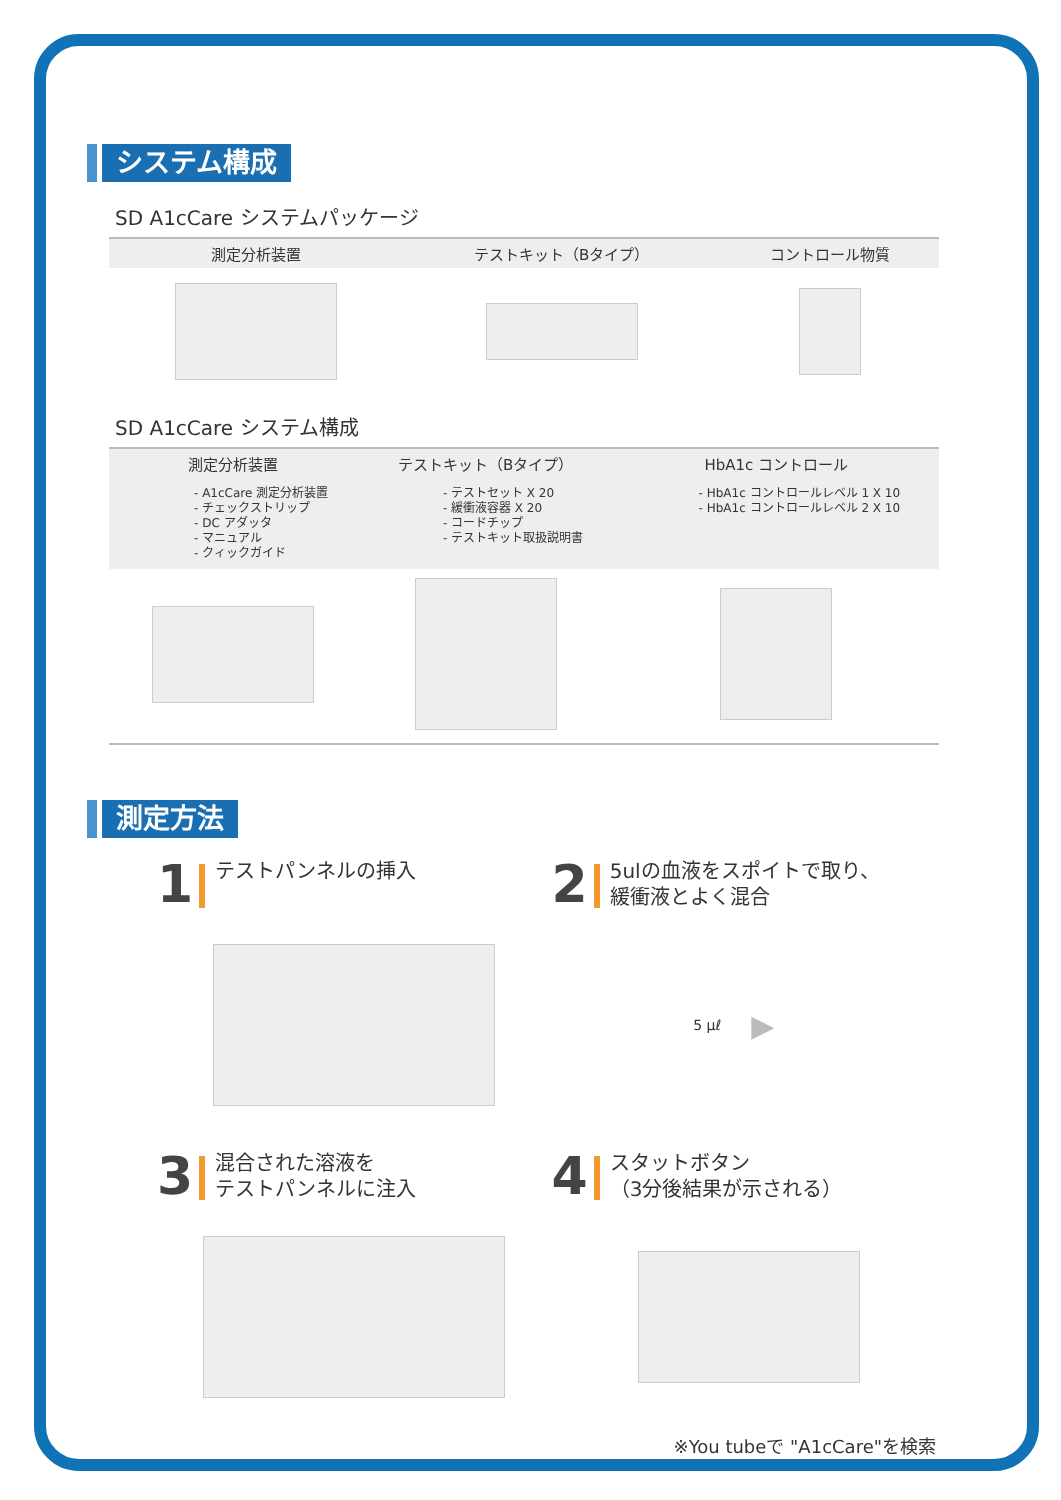システム構成
SD A1cCare システムパッケージ
| 測定分析装置 | テストキット（Bタイプ） | コントロール物質 |
| --- | --- | --- |
SD A1cCare システム構成
| 測定分析装置 | テストキット（Bタイプ） | HbA1c コントロール |
| --- | --- | --- |
| - A1cCare 測定分析装置 - チェックストリップ - DC アダッタ - マニュアル - クィックガイド | - テストセット X 20 - 緩衝液容器 X 20 - コードチップ - テストキット取扱説明書 | - HbA1c コントロールレベル 1 X 10 - HbA1c コントロールレベル 2 X 10 |
測定方法
1
テストパンネルの挿入
2
5ulの血液をスポイトで取り、
緩衝液とよく混合
5 μℓ ▶
3
混合された溶液を
テストパンネルに注入
4
スタットボタン
（3分後結果が示される）
※You tubeで "A1cCare"を検索